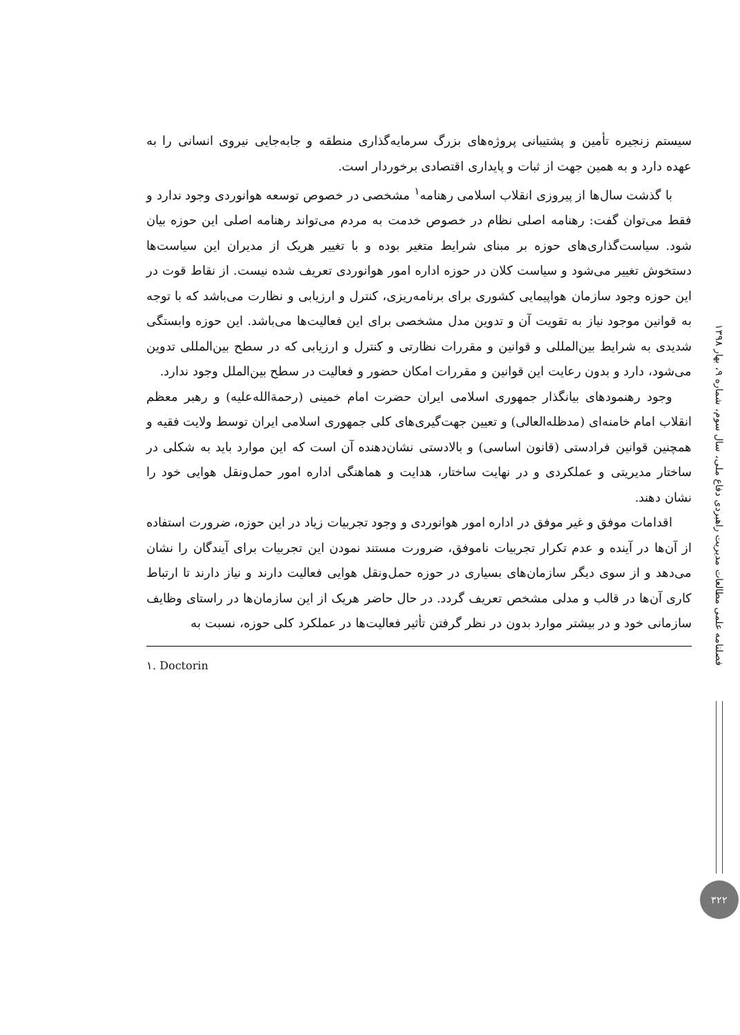فصلنامه علمی مطالعات مدیریت راهبردی دفاع ملی، سال سوم، شماره ۹، بهار ۱۳۹۸
۳۲۲
سیستم زنجیره تأمین و پشتیبانی پروژه‌های بزرگ سرمایه‌گذاری منطقه و جابه‌جایی نیروی انسانی را به عهده دارد و به همین جهت از ثبات و پایداری اقتصادی برخوردار است.
با گذشت سال‌ها از پیروزی انقلاب اسلامی رهنامه<sup>۱</sup> مشخصی در خصوص توسعه هوانوردی وجود ندارد و فقط می‌توان گفت: رهنامه اصلی نظام در خصوص خدمت به مردم می‌تواند رهنامه اصلی این حوزه بیان شود. سیاست‌گذاری‌های حوزه بر مبنای شرایط متغیر بوده و با تغییر هریک از مدیران این سیاست‌ها دستخوش تغییر می‌شود و سیاست کلان در حوزه اداره امور هوانوردی تعریف شده نیست. از نقاط قوت در این حوزه وجود سازمان هواپیمایی کشوری برای برنامه‌ریزی، کنترل و ارزیابی و نظارت می‌باشد که با توجه به قوانین موجود نیاز به تقویت آن و تدوین مدل مشخصی برای این فعالیت‌ها می‌باشد. این حوزه وابستگی شدیدی به شرایط بین‌المللی و قوانین و مقررات نظارتی و کنترل و ارزیابی که در سطح بین‌المللی تدوین می‌شود، دارد و بدون رعایت این قوانین و مقررات امکان حضور و فعالیت در سطح بین‌الملل وجود ندارد.
وجود رهنمودهای بیانگذار جمهوری اسلامی ایران حضرت امام خمینی (رحمةالله‌علیه) و رهبر معظم انقلاب امام خامنه‌ای (مدظله‌العالی) و تعیین جهت‌گیری‌های کلی جمهوری اسلامی ایران توسط ولایت فقیه و همچنین قوانین فرادستی (قانون اساسی) و بالادستی نشان‌دهنده آن است که این موارد باید به شکلی در ساختار مدیریتی و عملکردی و در نهایت ساختار، هدایت و هماهنگی اداره امور حمل‌ونقل هوایی خود را نشان دهند.
اقدامات موفق و غیر موفق در اداره امور هوانوردی و وجود تجربیات زیاد در این حوزه، ضرورت استفاده از آن‌ها در آینده و عدم تکرار تجربیات ناموفق، ضرورت مستند نمودن این تجربیات برای آیندگان را نشان می‌دهد و از سوی دیگر سازمان‌های بسیاری در حوزه حمل‌ونقل هوایی فعالیت دارند و نیاز دارند تا ارتباط کاری آن‌ها در قالب و مدلی مشخص تعریف گردد. در حال حاضر هریک از این سازمان‌ها در راستای وظایف سازمانی خود و در بیشتر موارد بدون در نظر گرفتن تأثیر فعالیت‌ها در عملکرد کلی حوزه، نسبت به
۱. Doctorin